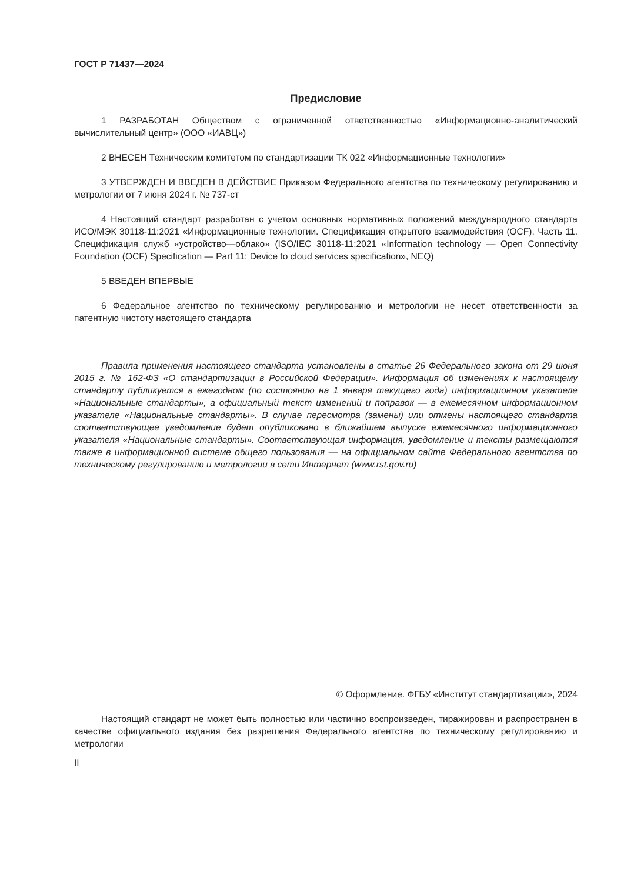ГОСТ Р 71437—2024
Предисловие
1 РАЗРАБОТАН Обществом с ограниченной ответственностью «Информационно-аналитический вычислительный центр» (ООО «ИАВЦ»)
2 ВНЕСЕН Техническим комитетом по стандартизации ТК 022 «Информационные технологии»
3 УТВЕРЖДЕН И ВВЕДЕН В ДЕЙСТВИЕ Приказом Федерального агентства по техническому регулированию и метрологии от 7 июня 2024 г. № 737-ст
4 Настоящий стандарт разработан с учетом основных нормативных положений международного стандарта ИСО/МЭК 30118-11:2021 «Информационные технологии. Спецификация открытого взаимодействия (OCF). Часть 11. Спецификация служб «устройство—облако» (ISO/IEC 30118-11:2021 «Information technology — Open Connectivity Foundation (OCF) Specification — Part 11: Device to cloud services specification», NEQ)
5 ВВЕДЕН ВПЕРВЫЕ
6 Федеральное агентство по техническому регулированию и метрологии не несет ответственности за патентную чистоту настоящего стандарта
Правила применения настоящего стандарта установлены в статье 26 Федерального закона от 29 июня 2015 г. № 162-ФЗ «О стандартизации в Российской Федерации». Информация об изменениях к настоящему стандарту публикуется в ежегодном (по состоянию на 1 января текущего года) информационном указателе «Национальные стандарты», а официальный текст изменений и поправок — в ежемесячном информационном указателе «Национальные стандарты». В случае пересмотра (замены) или отмены настоящего стандарта соответствующее уведомление будет опубликовано в ближайшем выпуске ежемесячного информационного указателя «Национальные стандарты». Соответствующая информация, уведомление и тексты размещаются также в информационной системе общего пользования — на официальном сайте Федерального агентства по техническому регулированию и метрологии в сети Интернет (www.rst.gov.ru)
© Оформление. ФГБУ «Институт стандартизации», 2024
Настоящий стандарт не может быть полностью или частично воспроизведен, тиражирован и распространен в качестве официального издания без разрешения Федерального агентства по техническому регулированию и метрологии
II